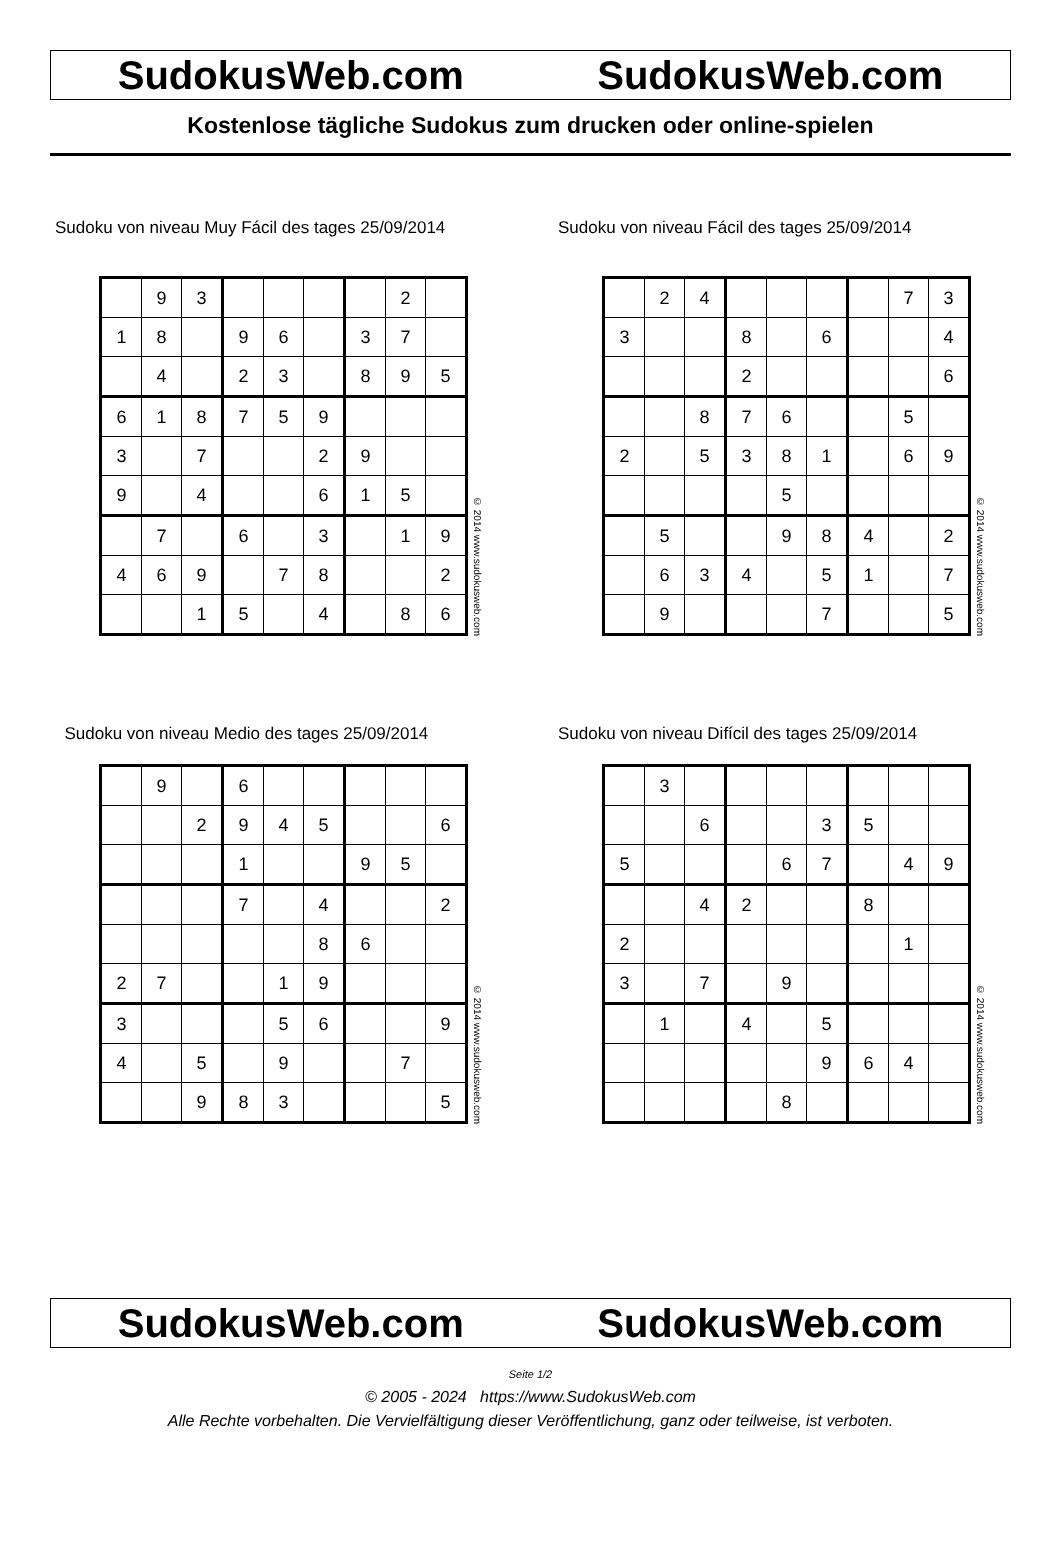SudokusWeb.com SudokusWeb.com
Kostenlose tägliche Sudokus zum drucken oder online-spielen
Sudoku von niveau Muy Fácil des tages 25/09/2014
| | 9 | 3 | | | | | 2 | |
| 1 | 8 | | 9 | 6 | | 3 | 7 | |
| | 4 | | 2 | 3 | | 8 | 9 | 5 |
| 6 | 1 | 8 | 7 | 5 | 9 | | | |
| 3 | | 7 | | | 2 | 9 | | |
| 9 | | 4 | | | 6 | 1 | 5 | |
| | 7 | | 6 | | 3 | | 1 | 9 |
| 4 | 6 | 9 | | 7 | 8 | | | 2 |
| | | 1 | 5 | | 4 | | 8 | 6 |
© 2014 www.sudokusweb.com
Sudoku von niveau Fácil des tages 25/09/2014
| | 2 | 4 | | | | | 7 | 3 |
| 3 | | | 8 | | 6 | | | 4 |
| | | | 2 | | | | | 6 |
| | | 8 | 7 | 6 | | | 5 | |
| 2 | | 5 | 3 | 8 | 1 | | 6 | 9 |
| | | | | 5 | | | | |
| | 5 | | | 9 | 8 | 4 | | 2 |
| | 6 | 3 | 4 | | 5 | 1 | | 7 |
| | 9 | | | | 7 | | | 5 |
© 2014 www.sudokusweb.com
Sudoku von niveau Medio des tages 25/09/2014
| | 9 | | 6 | | | | | |
| | | 2 | 9 | 4 | 5 | | | 6 |
| | | | 1 | | | 9 | 5 | |
| | | | 7 | | 4 | | | 2 |
| | | | | | 8 | 6 | | |
| 2 | 7 | | | 1 | 9 | | | |
| 3 | | | | 5 | 6 | | | 9 |
| 4 | | 5 | | 9 | | | 7 | |
| | | 9 | 8 | 3 | | | | 5 |
© 2014 www.sudokusweb.com
Sudoku von niveau Difícil des tages 25/09/2014
| | 3 | | | | | | | |
| | | 6 | | | 3 | 5 | | |
| 5 | | | | 6 | 7 | | 4 | 9 |
| | | 4 | 2 | | | 8 | | |
| 2 | | | | | | | 1 | |
| 3 | | 7 | | 9 | | | | |
| | 1 | | 4 | | 5 | | | |
| | | | | | 9 | 6 | 4 | |
| | | | | 8 | | | | |
© 2014 www.sudokusweb.com
SudokusWeb.com SudokusWeb.com
Seite 1/2
© 2005 - 2024 https://www.SudokusWeb.com
Alle Rechte vorbehalten. Die Vervielfältigung dieser Veröffentlichung, ganz oder teilweise, ist verboten.